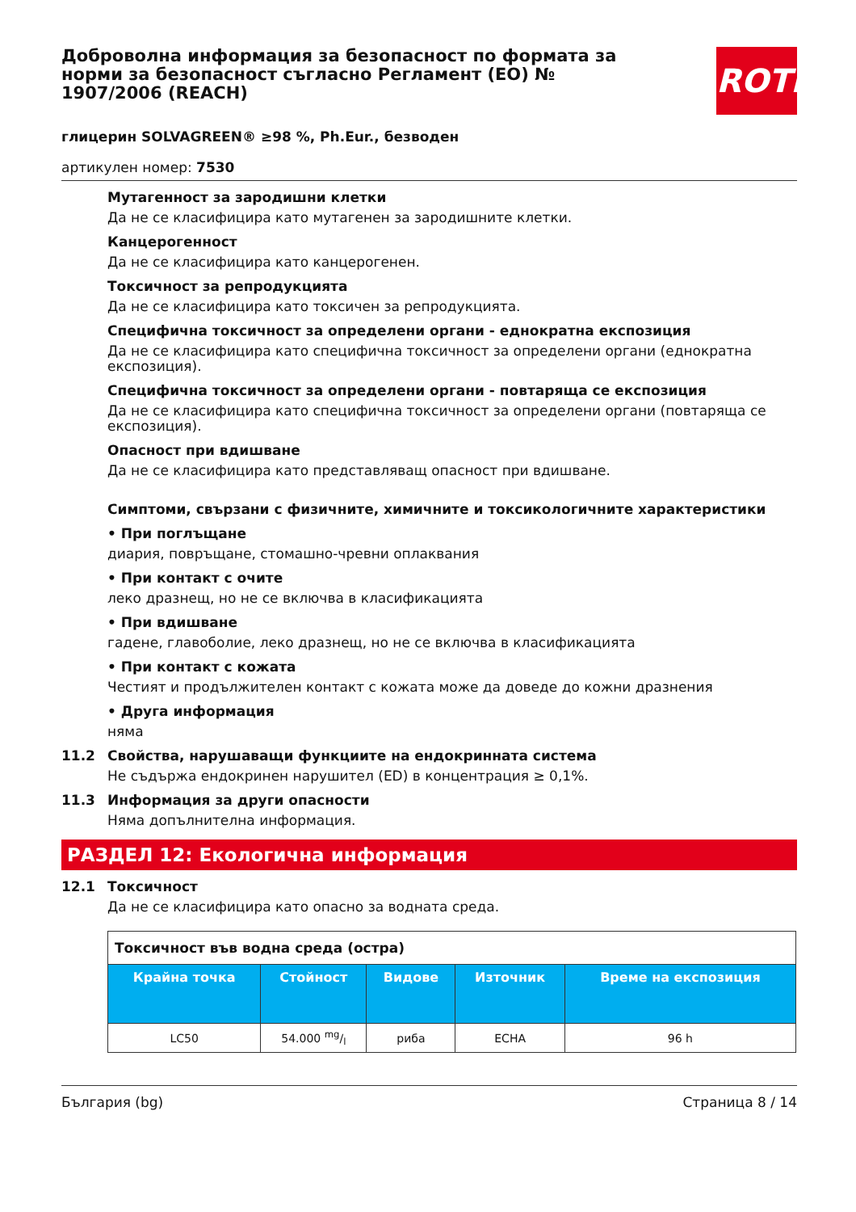Доброволна информация за безопасност по формата за норми за безопасност съгласно Регламент (ЕО) № 1907/2006 (REACH)
ROTH
глицерин SOLVAGREEN® ≥98 %, Ph.Eur., безводен
артикулен номер: 7530
Мутагенност за зародишни клетки
Да не се класифицира като мутагенен за зародишните клетки.
Канцерогенност
Да не се класифицира като канцерогенен.
Токсичност за репродукцията
Да не се класифицира като токсичен за репродукцията.
Специфична токсичност за определени органи - еднократна експозиция
Да не се класифицира като специфична токсичност за определени органи (еднократна експозиция).
Специфична токсичност за определени органи - повтаряща се експозиция
Да не се класифицира като специфична токсичност за определени органи (повтаряща се експозиция).
Опасност при вдишване
Да не се класифицира като представляващ опасност при вдишване.
Симптоми, свързани с физичните, химичните и токсикологичните характеристики
• При поглъщане
диария, повръщане, стомашно-чревни оплаквания
• При контакт с очите
леко дразнещ, но не се включва в класификацията
• При вдишване
гадене, главоболие, леко дразнещ, но не се включва в класификацията
• При контакт с кожата
Честият и продължителен контакт с кожата може да доведе до кожни дразнения
• Друга информация
няма
11.2 Свойства, нарушаващи функциите на ендокринната система
Не съдържа ендокринен нарушител (ED) в концентрация ≥ 0,1%.
11.3 Информация за други опасности
Няма допълнителна информация.
РАЗДЕЛ 12: Екологична информация
12.1 Токсичност
Да не се класифицира като опасно за водната среда.
| Токсичност във водна среда (остра) | | | | |
| --- | --- | --- | --- | --- |
| Крайна точка | Стойност | Видове | Източник | Време на експозиция |
| LC50 | 54.000 mg/l | риба | ECHA | 96 h |
България (bg) Страница 8 / 14